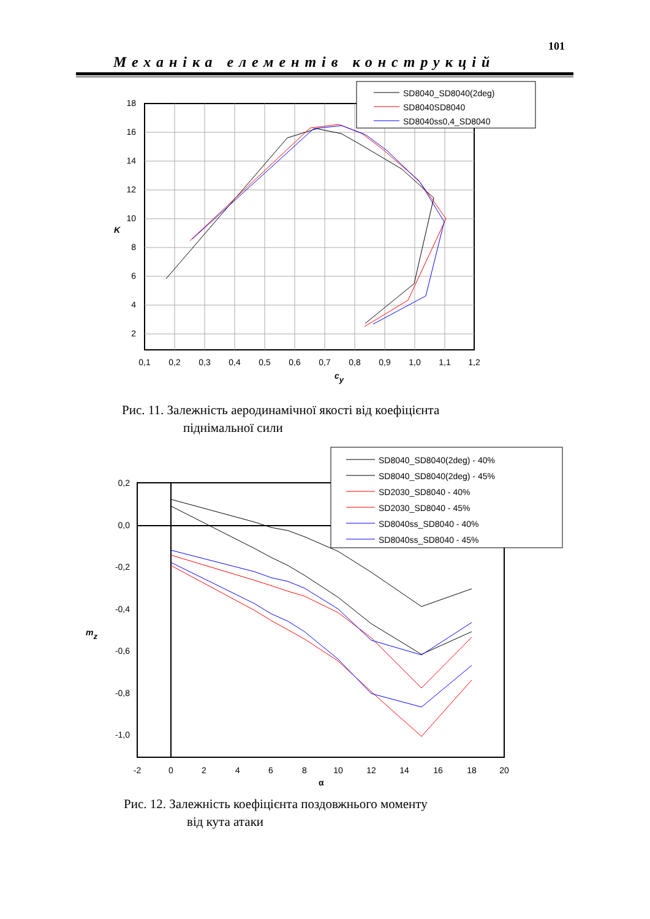101
Механіка елементів конструкцій
18
16
14
12
10
8
6
4
2
0,1
0,2
0,3
0,4
0,5
0,6
0,7
0,8
0,9
1,0
1,1
1,2
K
cy
SD8040_SD8040(2deg)
SD8040SD8040
SD8040ss0,4_SD8040
Рис. 11. Залежність аеродинамічної якості від коефіцієнта
піднімальної сили
0,2
0,0
-0,2
-0,4
-0,6
-0,8
-1,0
-2
0
2
4
6
8
10
12
14
16
18
20
mz
α
SD8040_SD8040(2deg) - 40%
SD8040_SD8040(2deg) - 45%
SD2030_SD8040 - 40%
SD2030_SD8040 - 45%
SD8040ss_SD8040 - 40%
SD8040ss_SD8040 - 45%
Рис. 12. Залежність коефіцієнта поздовжнього моменту
від кута атаки